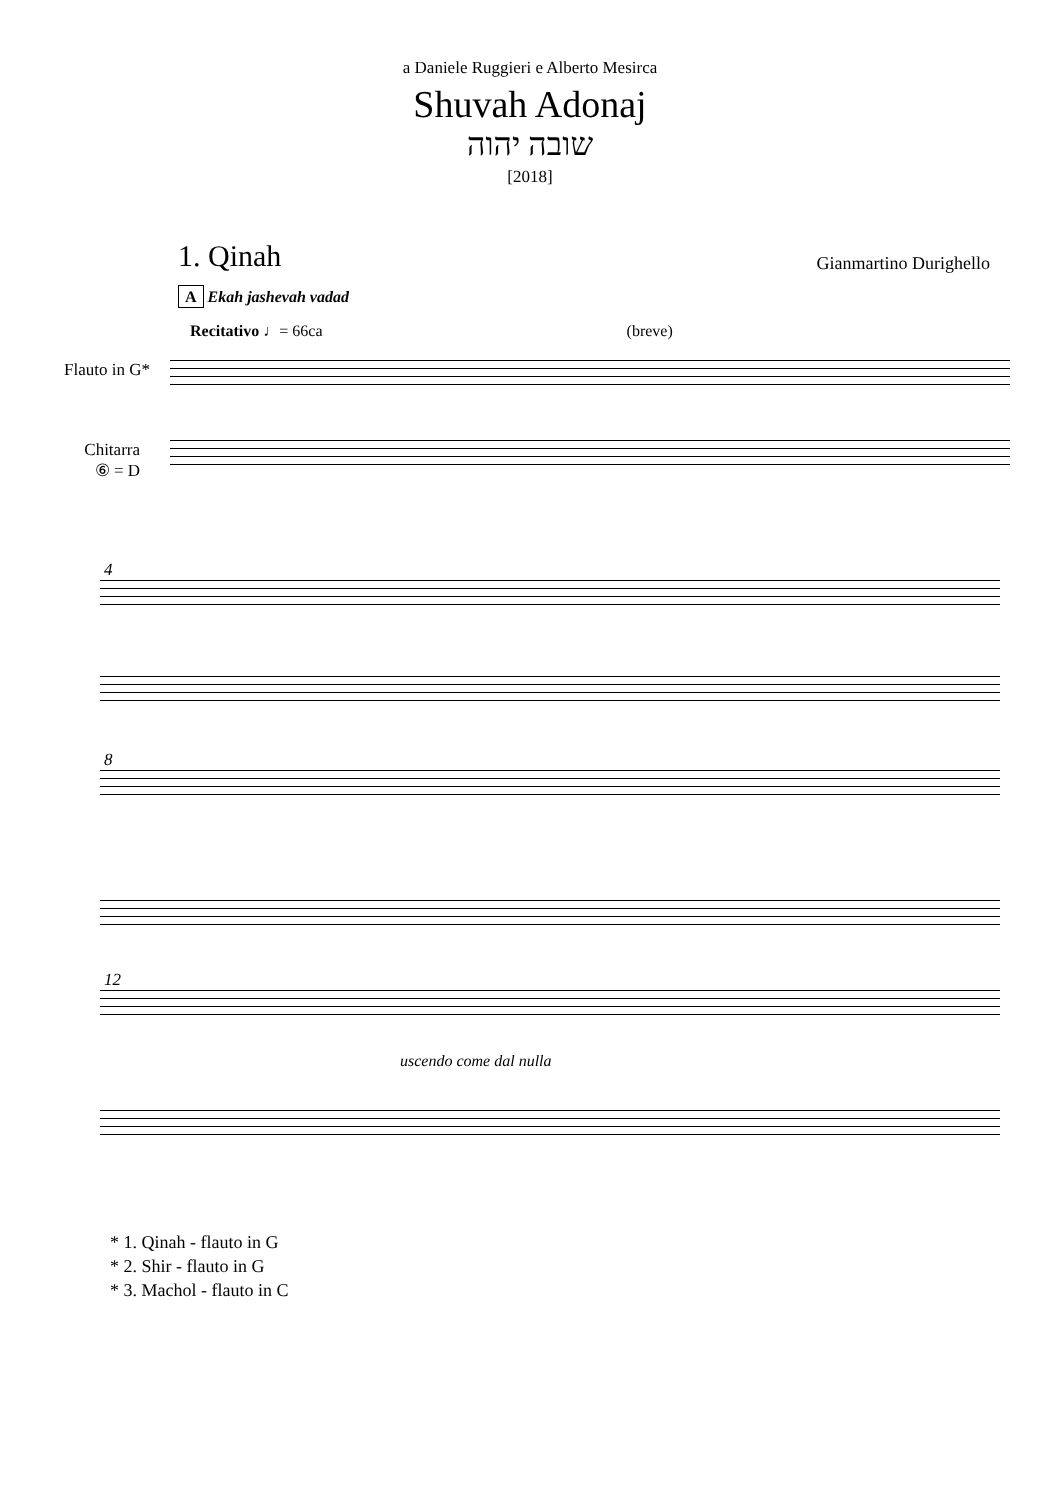a Daniele Ruggieri e Alberto Mesirca
Shuvah Adonaj
שובה יהוה
[2018]
1. Qinah
Gianmartino Durighello
A Ekah jashevah vadad
Recitativo ♩= 66ca (breve)
Flauto in G*
Chitarra
⑥ = D
4
8
12
uscendo come dal nulla
* 1. Qinah - flauto in G
* 2. Shir - flauto in G
* 3. Machol - flauto in C